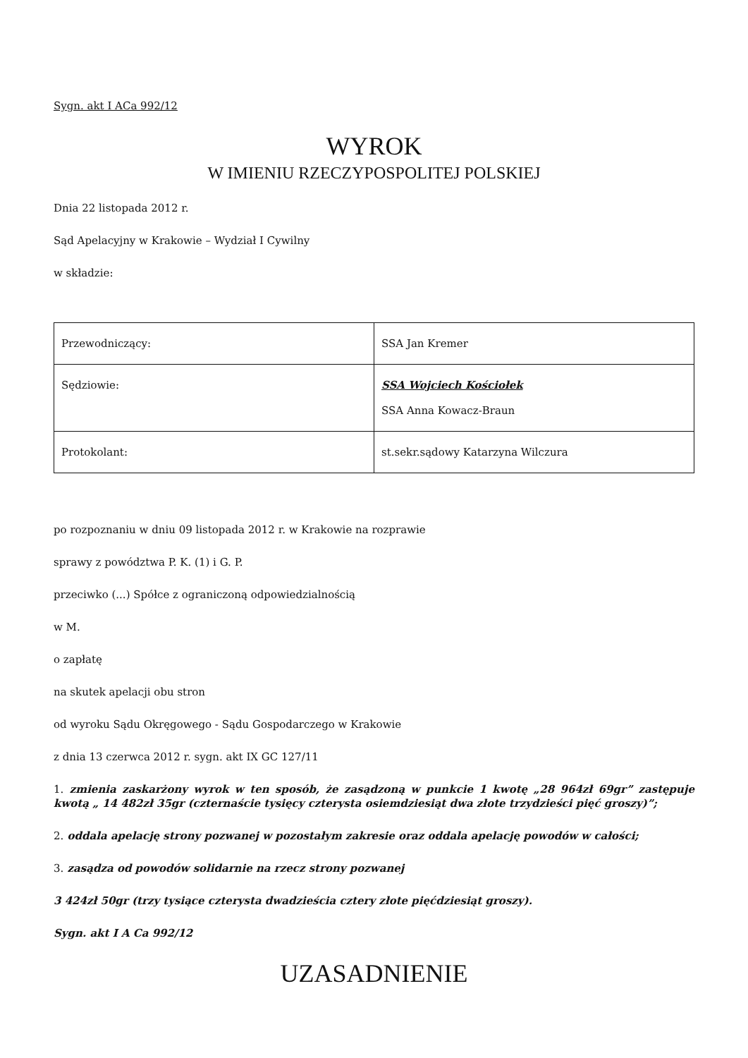Sygn. akt I ACa 992/12
WYROK
W IMIENIU RZECZYPOSPOLITEJ POLSKIEJ
Dnia 22 listopada 2012 r.
Sąd Apelacyjny w Krakowie – Wydział I Cywilny
w składzie:
| Przewodniczący: | SSA Jan Kremer |
| Sędziowie: | SSA Wojciech Kościołek SSA Anna Kowacz-Braun |
| Protokolant: | st.sekr.sądowy Katarzyna Wilczura |
po rozpoznaniu w dniu 09 listopada 2012 r. w Krakowie na rozprawie
sprawy z powództwa P. K. (1) i G. P.
przeciwko (...) Spółce z ograniczoną odpowiedzialnością
w M.
o zapłatę
na skutek apelacji obu stron
od wyroku Sądu Okręgowego - Sądu Gospodarczego w Krakowie
z dnia 13 czerwca 2012 r. sygn. akt IX GC 127/11
1. zmienia zaskarżony wyrok w ten sposób, że zasądzoną w punkcie 1 kwotę „28 964zł 69gr” zastępuje kwotą „ 14 482zł 35gr (czternaście tysięcy czterysta osiemdziesiąt dwa złote trzydzieści pięć groszy)”;
2. oddala apelację strony pozwanej w pozostałym zakresie oraz oddala apelację powodów w całości;
3. zasądza od powodów solidarnie na rzecz strony pozwanej
3 424zł 50gr (trzy tysiące czterysta dwadzieścia cztery złote pięćdziesiąt groszy).
Sygn. akt I A Ca 992/12
UZASADNIENIE